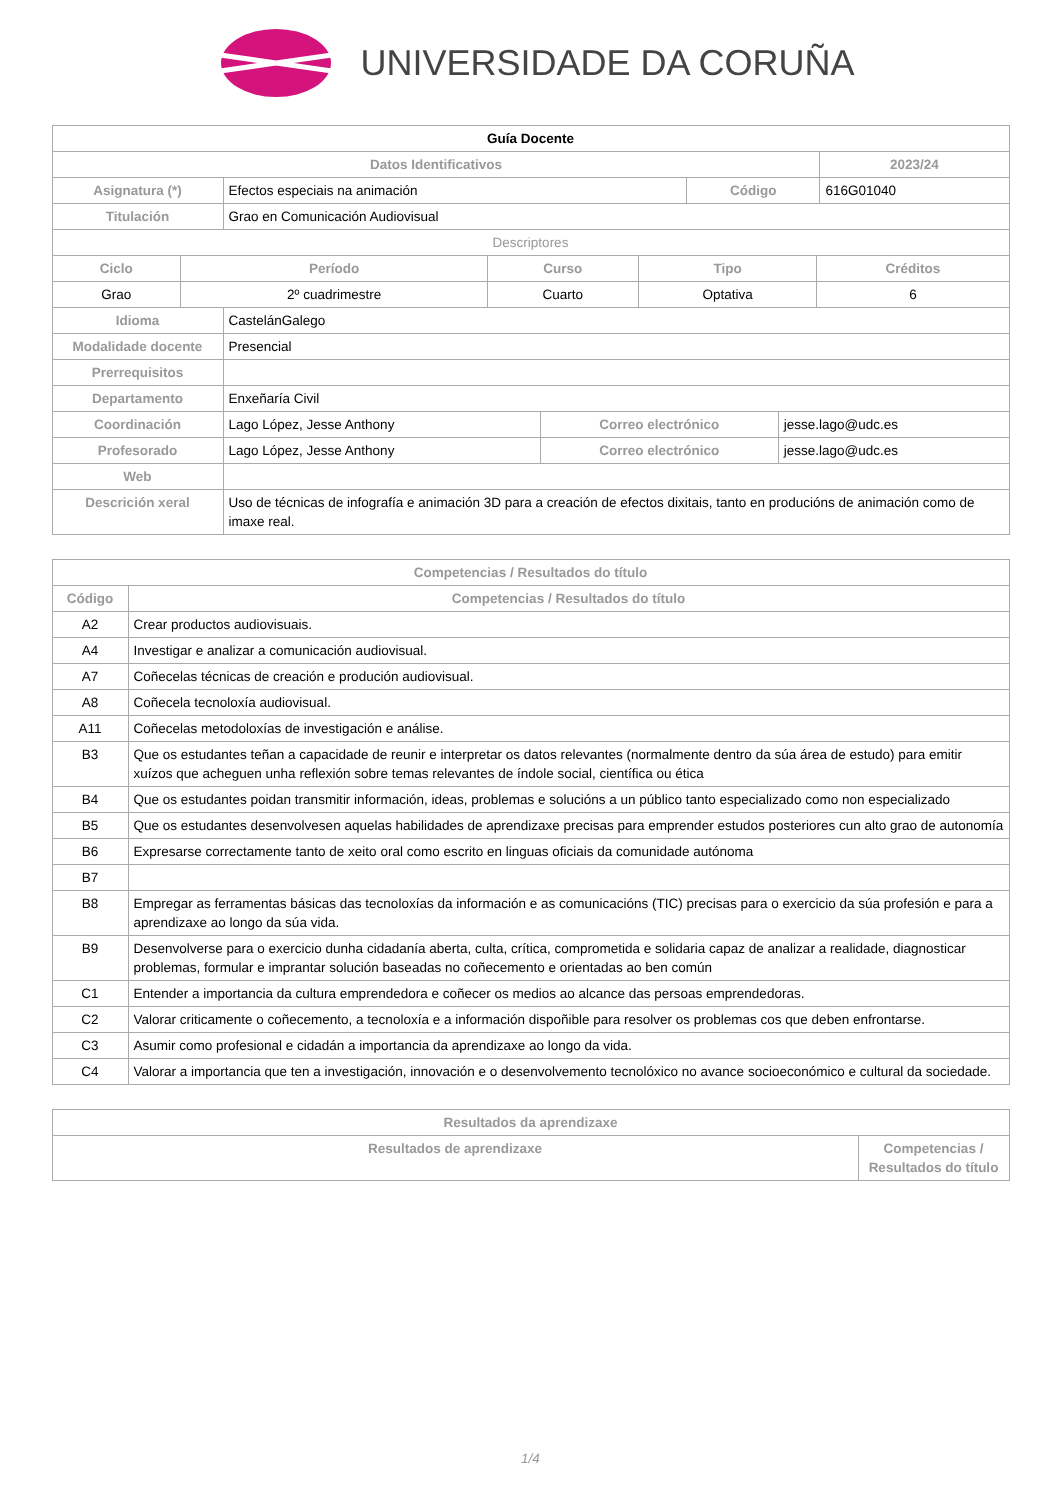UNIVERSIDADE DA CORUÑA
| Guía Docente | | | |
| --- | --- | --- | --- |
| Datos Identificativos | | | 2023/24 |
| Asignatura (*) | Efectos especiais na animación | Código | 616G01040 |
| Titulación | Grao en Comunicación Audiovisual | | |
| Descriptores | | | |
| Ciclo | Período | Curso | Tipo | Créditos |
| --- | --- | --- | --- | --- |
| Grao | 2º cuadrimestre | Cuarto | Optativa | 6 |
| Idioma | CastelánGalego | | |
| Modalidade docente | Presencial | | |
| Prerrequisitos | | | |
| Departamento | Enxeñaría Civil | | |
| Coordinación | Lago López, Jesse Anthony | Correo electrónico | jesse.lago@udc.es |
| Profesorado | Lago López, Jesse Anthony | Correo electrónico | jesse.lago@udc.es |
| Web | | | |
| Descrición xeral | Uso de técnicas de infografía e animación 3D para a creación de efectos dixitais, tanto en producións de animación como de imaxe real. | | |
| Competencias / Resultados do título | |
| --- | --- |
| Código | Competencias / Resultados do título |
| A2 | Crear productos audiovisuais. |
| A4 | Investigar e analizar a comunicación audiovisual. |
| A7 | Coñecelas técnicas de creación e produción audiovisual. |
| A8 | Coñecela tecnoloxía audiovisual. |
| A11 | Coñecelas metodoloxías de investigación e análise. |
| B3 | Que os estudantes teñan a capacidade de reunir e interpretar os datos relevantes (normalmente dentro da súa área de estudo) para emitir xuízos que acheguen unha reflexión sobre temas relevantes de índole social, científica ou ética |
| B4 | Que os estudantes poidan transmitir información, ideas, problemas e solucións a un público tanto especializado como non especializado |
| B5 | Que os estudantes desenvolvesen aquelas habilidades de aprendizaxe precisas para emprender estudos posteriores cun alto grao de autonomía |
| B6 | Expresarse correctamente tanto de xeito oral como escrito en linguas oficiais da comunidade autónoma |
| B7 | |
| B8 | Empregar as ferramentas básicas das tecnoloxías da información e as comunicacións (TIC) precisas para o exercicio da súa profesión e para a aprendizaxe ao longo da súa vida. |
| B9 | Desenvolverse para o exercicio dunha cidadanía aberta, culta, crítica, comprometida e solidaria capaz de analizar a realidade, diagnosticar problemas, formular e imprantar solución baseadas no coñecemento e orientadas ao ben común |
| C1 | Entender a importancia da cultura emprendedora e coñecer os medios ao alcance das persoas emprendedoras. |
| C2 | Valorar criticamente o coñecemento, a tecnoloxía e a información dispoñible para resolver os problemas cos que deben enfrontarse. |
| C3 | Asumir como profesional e cidadán a importancia da aprendizaxe ao longo da vida. |
| C4 | Valorar a importancia que ten a investigación, innovación e o desenvolvemento tecnolóxico no avance socioeconómico e cultural da sociedade. |
| Resultados da aprendizaxe | |
| --- | --- |
| Resultados de aprendizaxe | Competencias / Resultados do título |
1/4